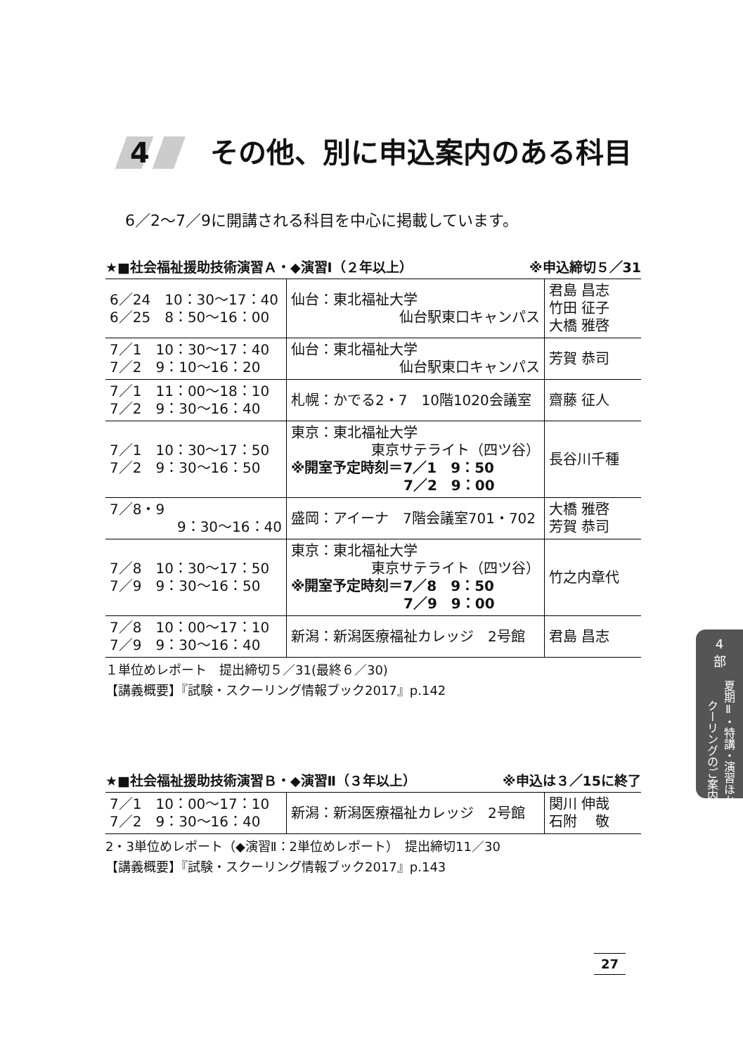4 その他、別に申込案内のある科目
6／2～7／9に開講される科目を中心に掲載しています。
★■社会福祉援助技術演習Ａ・◆演習Ⅰ（２年以上） ※申込締切５／31
| 6／24 10：30～17：40 6／25 8：50～16：00 | 仙台：東北福祉大学 仙台駅東口キャンパス | 君島 昌志 竹田 征子 大橋 雅啓 |
| 7／1 10：30～17：40 7／2 9：10～16：20 | 仙台：東北福祉大学 仙台駅東口キャンパス | 芳賀 恭司 |
| 7／1 11：00～18：10 7／2 9：30～16：40 | 札幌：かでる2・7 10階1020会議室 | 齋藤 征人 |
| 7／1 10：30～17：50 7／2 9：30～16：50 | 東京：東北福祉大学 東京サテライト（四ツ谷） ※開室予定時刻＝7／1 9：50 7／2 9：00 | 長谷川千種 |
| 7／8・9 9：30～16：40 | 盛岡：アイーナ 7階会議室701・702 | 大橋 雅啓 芳賀 恭司 |
| 7／8 10：30～17：50 7／9 9：30～16：50 | 東京：東北福祉大学 東京サテライト（四ツ谷） ※開室予定時刻＝7／8 9：50 7／9 9：00 | 竹之内章代 |
| 7／8 10：00～17：10 7／9 9：30～16：40 | 新潟：新潟医療福祉カレッジ 2号館 | 君島 昌志 |
１単位めレポート　提出締切５／31(最終６／30)
【講義概要】『試験・スクーリング情報ブック2017』p.142
★■社会福祉援助技術演習Ｂ・◆演習Ⅱ（３年以上） ※申込は３／15に終了
| 7／1 10：00～17：10 7／2 9：30～16：40 | 新潟：新潟医療福祉カレッジ 2号館 | 関川 伸哉 石附 敬 |
2・3単位めレポート（◆演習Ⅱ：2単位めレポート）　提出締切11／30
【講義概要】『試験・スクーリング情報ブック2017』p.143
4
部
夏期Ⅱ・特講・演習ほか スクーリングのご案内
27